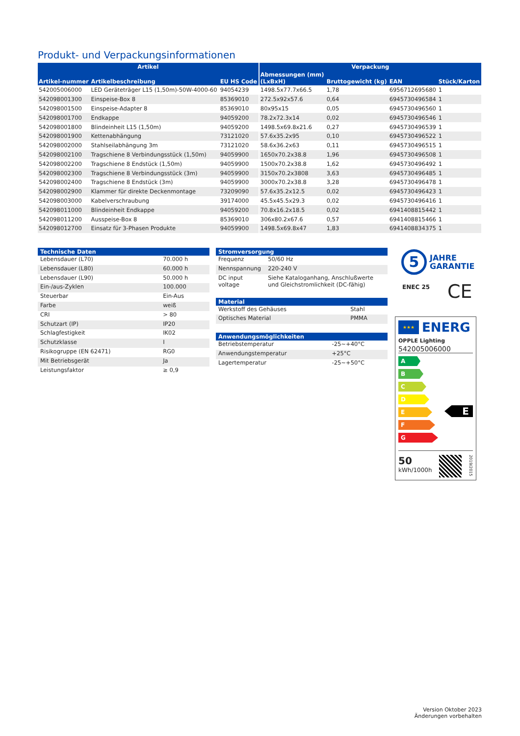Produkt- und Verpackungsinformationen
| Artikel | | | Verpackung | | | |
| --- | --- | --- | --- | --- | --- | --- |
| Artikel-nummer | Artikelbeschreibung | EU HS Code | Abmessungen (mm) (LxBxH) | Bruttogewicht (kg) | EAN | Stück/Karton |
| 542005006000 | LED Geräteträger L15 (1,50m)-50W-4000-60 | 94054239 | 1498.5x77.7x66.5 | 1,78 | 6956712695680 | 1 |
| 542098001300 | Einspeise-Box 8 | 85369010 | 272.5x92x57.6 | 0,64 | 6945730496584 | 1 |
| 542098001500 | Einspeise-Adapter 8 | 85369010 | 80x95x15 | 0,05 | 6945730496560 | 1 |
| 542098001700 | Endkappe | 94059200 | 78.2x72.3x14 | 0,02 | 6945730496546 | 1 |
| 542098001800 | Blindeinheit L15 (1,50m) | 94059200 | 1498.5x69.8x21.6 | 0,27 | 6945730496539 | 1 |
| 542098001900 | Kettenabhängung | 73121020 | 57.6x35.2x95 | 0,10 | 6945730496522 | 1 |
| 542098002000 | Stahlseilabhängung 3m | 73121020 | 58.6x36.2x63 | 0,11 | 6945730496515 | 1 |
| 542098002100 | Tragschiene 8 Verbindungsstück (1,50m) | 94059900 | 1650x70.2x38.8 | 1,96 | 6945730496508 | 1 |
| 542098002200 | Tragschiene 8 Endstück (1,50m) | 94059900 | 1500x70.2x38.8 | 1,62 | 6945730496492 | 1 |
| 542098002300 | Tragschiene 8 Verbindungsstück (3m) | 94059900 | 3150x70.2x3808 | 3,63 | 6945730496485 | 1 |
| 542098002400 | Tragschiene 8 Endstück (3m) | 94059900 | 3000x70.2x38.8 | 3,28 | 6945730496478 | 1 |
| 542098002900 | Klammer für direkte Deckenmontage | 73209090 | 57.6x35.2x12.5 | 0,02 | 6945730496423 | 1 |
| 542098003000 | Kabelverschraubung | 39174000 | 45.5x45.5x29.3 | 0,02 | 6945730496416 | 1 |
| 542098011000 | Blindeinheit Endkappe | 94059200 | 70.8x16.2x18.5 | 0,02 | 6941408815442 | 1 |
| 542098011200 | Ausspeise-Box 8 | 85369010 | 306x80.2x67.6 | 0,57 | 6941408815466 | 1 |
| 542098012700 | Einsatz für 3-Phasen Produkte | 94059900 | 1498.5x69.8x47 | 1,83 | 6941408834375 | 1 |
| Technische Daten | |
| --- | --- |
| Lebensdauer (L70) | 70.000 h |
| Lebensdauer (L80) | 60.000 h |
| Lebensdauer (L90) | 50.000 h |
| Ein-/aus-Zyklen | 100.000 |
| Steuerbar | Ein-Aus |
| Farbe | weiß |
| CRI | > 80 |
| Schutzart (IP) | IP20 |
| Schlagfestigkeit | IK02 |
| Schutzklasse | I |
| Risikogruppe (EN 62471) | RG0 |
| Mit Betriebsgerät | Ja |
| Leistungsfaktor | ≥ 0,9 |
| Stromversorgung | |
| --- | --- |
| Frequenz | 50/60 Hz |
| Nennspannung | 220-240 V |
| DC input voltage | Siehe Kataloganhang, Anschlußwerte und Gleichstromlichkeit (DC-fähig) |
| Material | |
| --- | --- |
| Werkstoff des Gehäuses | Stahl |
| Optisches Material | PMMA |
| Anwendungsmöglichkeiten | |
| --- | --- |
| Betriebstemperatur | -25~+40°C |
| Anwendungstemperatur | +25°C |
| Lagertemperatur | -25~+50°C |
5
JAHRE
GARANTIE
ENEC 25 CE
★★★
ENERG
OPPLE Lighting
542005006000
A
B
C
D
E
F
G
E
50
kWh/1000h
2019/2015
Version Oktober 2023
Änderungen vorbehalten